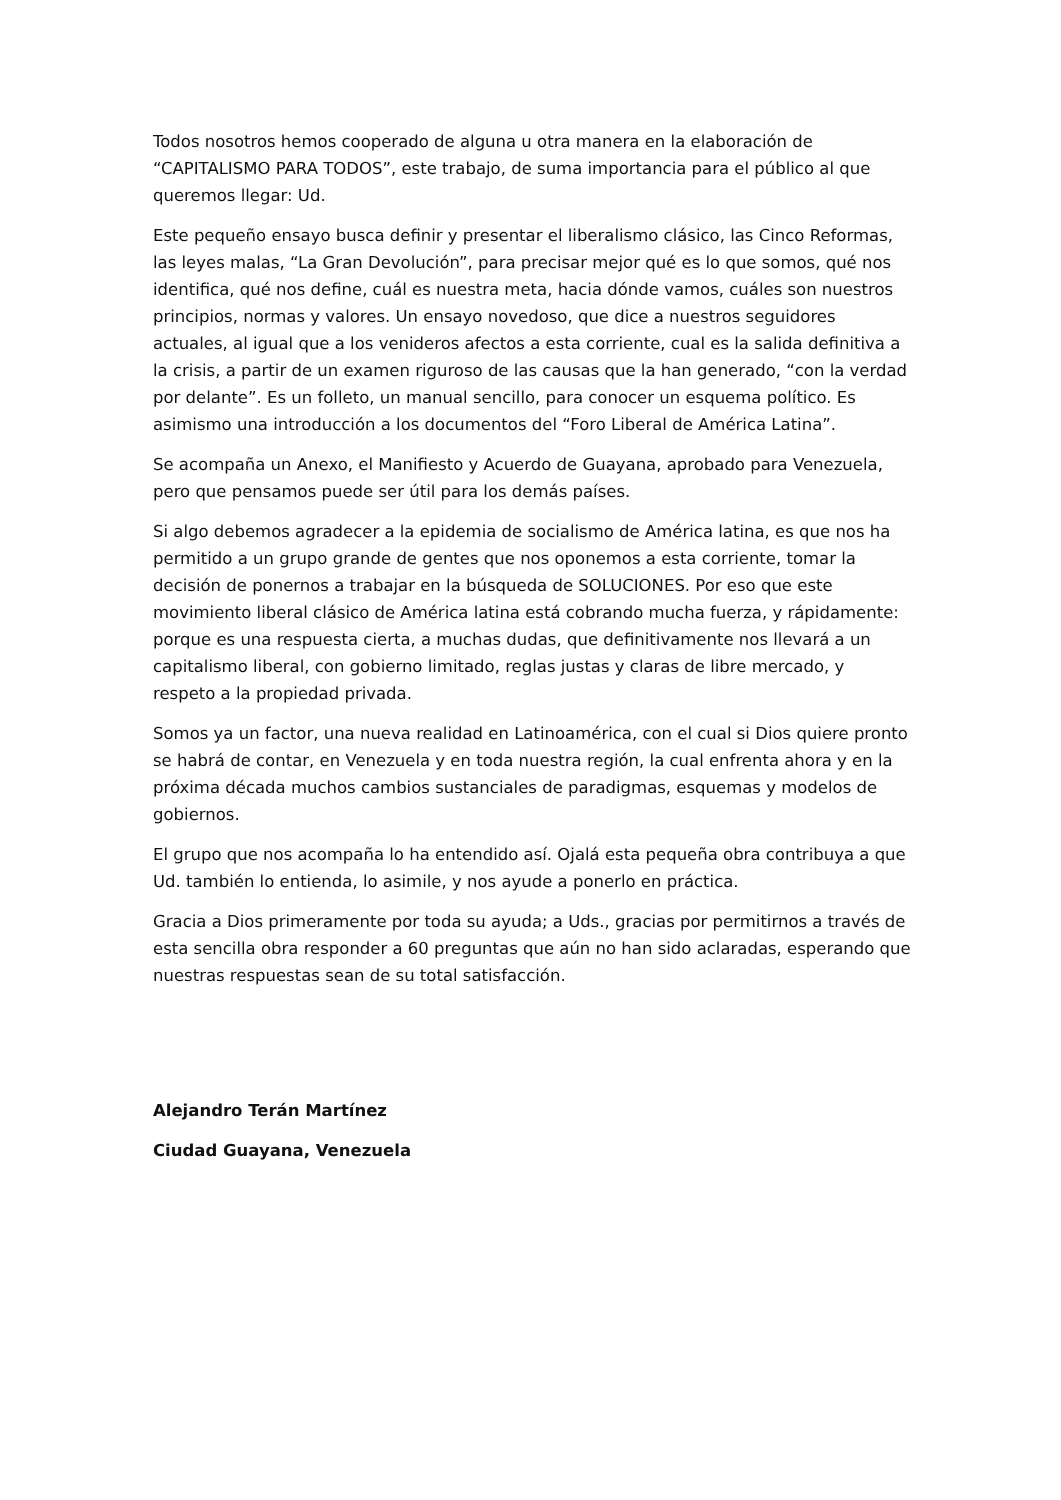Todos nosotros hemos cooperado de alguna u otra manera en la elaboración de “CAPITALISMO PARA TODOS”, este trabajo, de suma importancia para el público al que queremos llegar: Ud.
Este pequeño ensayo busca definir y presentar el liberalismo clásico, las Cinco Reformas, las leyes malas, “La Gran Devolución”, para precisar mejor qué es lo que somos, qué nos identifica, qué nos define, cuál es nuestra meta, hacia dónde vamos, cuáles son nuestros principios, normas y valores. Un ensayo novedoso, que dice a nuestros seguidores actuales, al igual que a los venideros afectos a esta corriente, cual es la salida definitiva a la crisis, a partir de un examen riguroso de las causas que la han generado, “con la verdad por delante”. Es un folleto, un manual sencillo, para conocer un esquema político. Es asimismo una introducción a los documentos del “Foro Liberal de América Latina”.
Se acompaña un Anexo, el Manifiesto y Acuerdo de Guayana, aprobado para Venezuela, pero que pensamos puede ser útil para los demás países.
Si algo debemos agradecer a la epidemia de socialismo de América latina, es que nos ha permitido a un grupo grande de gentes que nos oponemos a esta corriente, tomar la decisión de ponernos a trabajar en la búsqueda de SOLUCIONES. Por eso que este movimiento liberal clásico de América latina está cobrando mucha fuerza, y rápidamente: porque es una respuesta cierta, a muchas dudas, que definitivamente nos llevará a un capitalismo liberal, con gobierno limitado, reglas justas y claras de libre mercado, y respeto a la propiedad privada.
Somos ya un factor, una nueva realidad en Latinoamérica, con el cual si Dios quiere pronto se habrá de contar, en Venezuela y en toda nuestra región, la cual enfrenta ahora y en la próxima década muchos cambios sustanciales de paradigmas, esquemas y modelos de gobiernos.
El grupo que nos acompaña lo ha entendido así. Ojalá esta pequeña obra contribuya a que Ud. también lo entienda, lo asimile, y nos ayude a ponerlo en práctica.
Gracia a Dios primeramente por toda su ayuda; a Uds., gracias por permitirnos a través de esta sencilla obra responder a 60 preguntas que aún no han sido aclaradas, esperando que nuestras respuestas sean de su total satisfacción.
Alejandro Terán Martínez
Ciudad Guayana, Venezuela